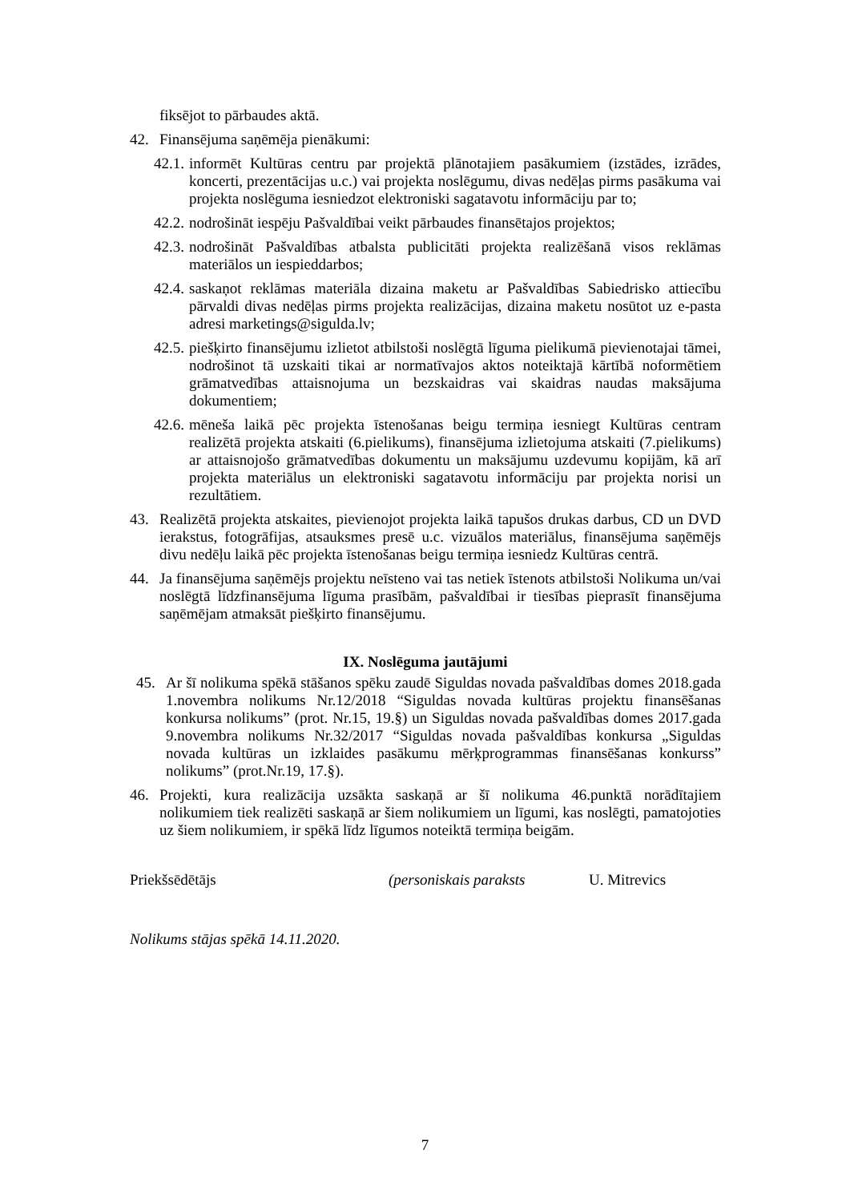fiksējot to pārbaudes aktā.
42. Finansējuma saņēmēja pienākumi:
42.1. informēt Kultūras centru par projektā plānotajiem pasākumiem (izstādes, izrādes, koncerti, prezentācijas u.c.) vai projekta noslēgumu, divas nedēļas pirms pasākuma vai projekta noslēguma iesniedzot elektroniski sagatavotu informāciju par to;
42.2. nodrošināt iespēju Pašvaldībai veikt pārbaudes finansētajos projektos;
42.3. nodrošināt Pašvaldības atbalsta publicitāti projekta realizēšanā visos reklāmas materiālos un iespieddarbos;
42.4. saskaņot reklāmas materiāla dizaina maketu ar Pašvaldības Sabiedrisko attiecību pārvaldi divas nedēļas pirms projekta realizācijas, dizaina maketu nosūtot uz e-pasta adresi marketings@sigulda.lv;
42.5. piešķirto finansējumu izlietot atbilstoši noslēgtā līguma pielikumā pievienotajai tāmei, nodrošinot tā uzskaiti tikai ar normatīvajos aktos noteiktajā kārtībā noformētiem grāmatvedības attaisnojuma un bezskaidras vai skaidras naudas maksājuma dokumentiem;
42.6. mēneša laikā pēc projekta īstenošanas beigu termiņa iesniegt Kultūras centram realizētā projekta atskaiti (6.pielikums), finansējuma izlietojuma atskaiti (7.pielikums) ar attaisnojošo grāmatvedības dokumentu un maksājumu uzdevumu kopijām, kā arī projekta materiālus un elektroniski sagatavotu informāciju par projekta norisi un rezultātiem.
43. Realizētā projekta atskaites, pievienojot projekta laikā tapušos drukas darbus, CD un DVD ierakstus, fotogrāfijas, atsauksmes presē u.c. vizuālos materiālus, finansējuma saņēmējs divu nedēļu laikā pēc projekta īstenošanas beigu termiņa iesniedz Kultūras centrā.
44. Ja finansējuma saņēmējs projektu neīsteno vai tas netiek īstenots atbilstoši Nolikuma un/vai noslēgtā līdzfinansējuma līguma prasībām, pašvaldībai ir tiesības pieprasīt finansējuma saņēmējam atmaksāt piešķirto finansējumu.
IX. Noslēguma jautājumi
45. Ar šī nolikuma spēkā stāšanos spēku zaudē Siguldas novada pašvaldības domes 2018.gada 1.novembra nolikums Nr.12/2018 “Siguldas novada kultūras projektu finansēšanas konkursa nolikums” (prot. Nr.15, 19.§) un Siguldas novada pašvaldības domes 2017.gada 9.novembra nolikums Nr.32/2017 “Siguldas novada pašvaldības konkursa „Siguldas novada kultūras un izklaides pasākumu mērķprogrammas finansēšanas konkurss” nolikums” (prot.Nr.19, 17.§).
46. Projekti, kura realizācija uzsākta saskaņā ar šī nolikuma 46.punktā norādītajiem nolikumiem tiek realizēti saskaņā ar šiem nolikumiem un līgumi, kas noslēgti, pamatojoties uz šiem nolikumiem, ir spēkā līdz līgumos noteiktā termiņa beigām.
Priekšsēdētājs (personiskais paraksts U. Mitrevics
Nolikums stājas spēkā 14.11.2020.
7